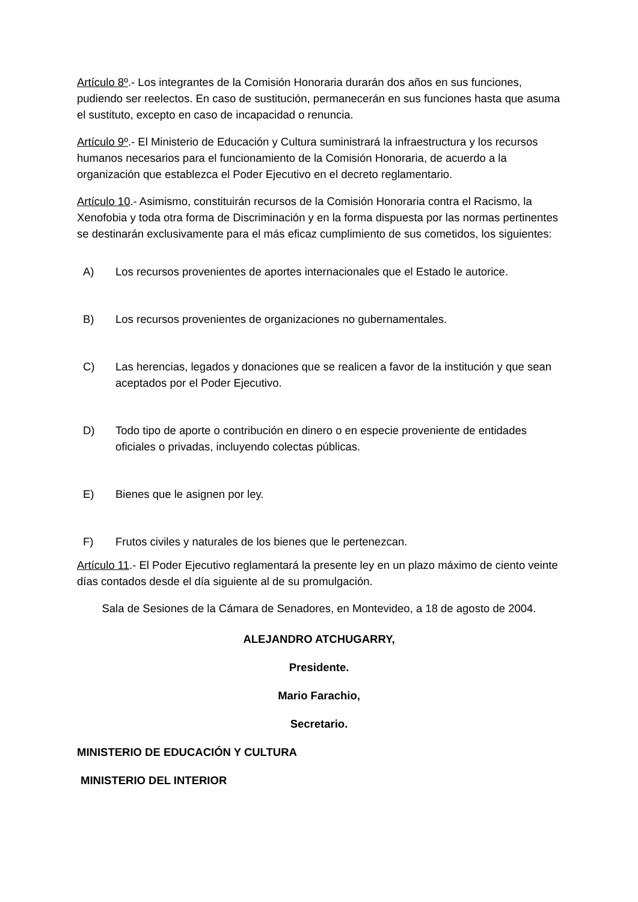Artículo 8º.- Los integrantes de la Comisión Honoraria durarán dos años en sus funciones, pudiendo ser reelectos. En caso de sustitución, permanecerán en sus funciones hasta que asuma el sustituto, excepto en caso de incapacidad o renuncia.
Artículo 9º.- El Ministerio de Educación y Cultura suministrará la infraestructura y los recursos humanos necesarios para el funcionamiento de la Comisión Honoraria, de acuerdo a la organización que establezca el Poder Ejecutivo en el decreto reglamentario.
Artículo 10.- Asimismo, constituirán recursos de la Comisión Honoraria contra el Racismo, la Xenofobia y toda otra forma de Discriminación y en la forma dispuesta por las normas pertinentes se destinarán exclusivamente para el más eficaz cumplimiento de sus cometidos, los siguientes:
A) Los recursos provenientes de aportes internacionales que el Estado le autorice.
B) Los recursos provenientes de organizaciones no gubernamentales.
C) Las herencias, legados y donaciones que se realicen a favor de la institución y que sean aceptados por el Poder Ejecutivo.
D) Todo tipo de aporte o contribución en dinero o en especie proveniente de entidades oficiales o privadas, incluyendo colectas públicas.
E) Bienes que le asignen por ley.
F) Frutos civiles y naturales de los bienes que le pertenezcan.
Artículo 11.- El Poder Ejecutivo reglamentará la presente ley en un plazo máximo de ciento veinte días contados desde el día siguiente al de su promulgación.
Sala de Sesiones de la Cámara de Senadores, en Montevideo, a 18 de agosto de 2004.
ALEJANDRO ATCHUGARRY,
Presidente.
Mario Farachio,
Secretario.
MINISTERIO DE EDUCACIÓN Y CULTURA
MINISTERIO DEL INTERIOR